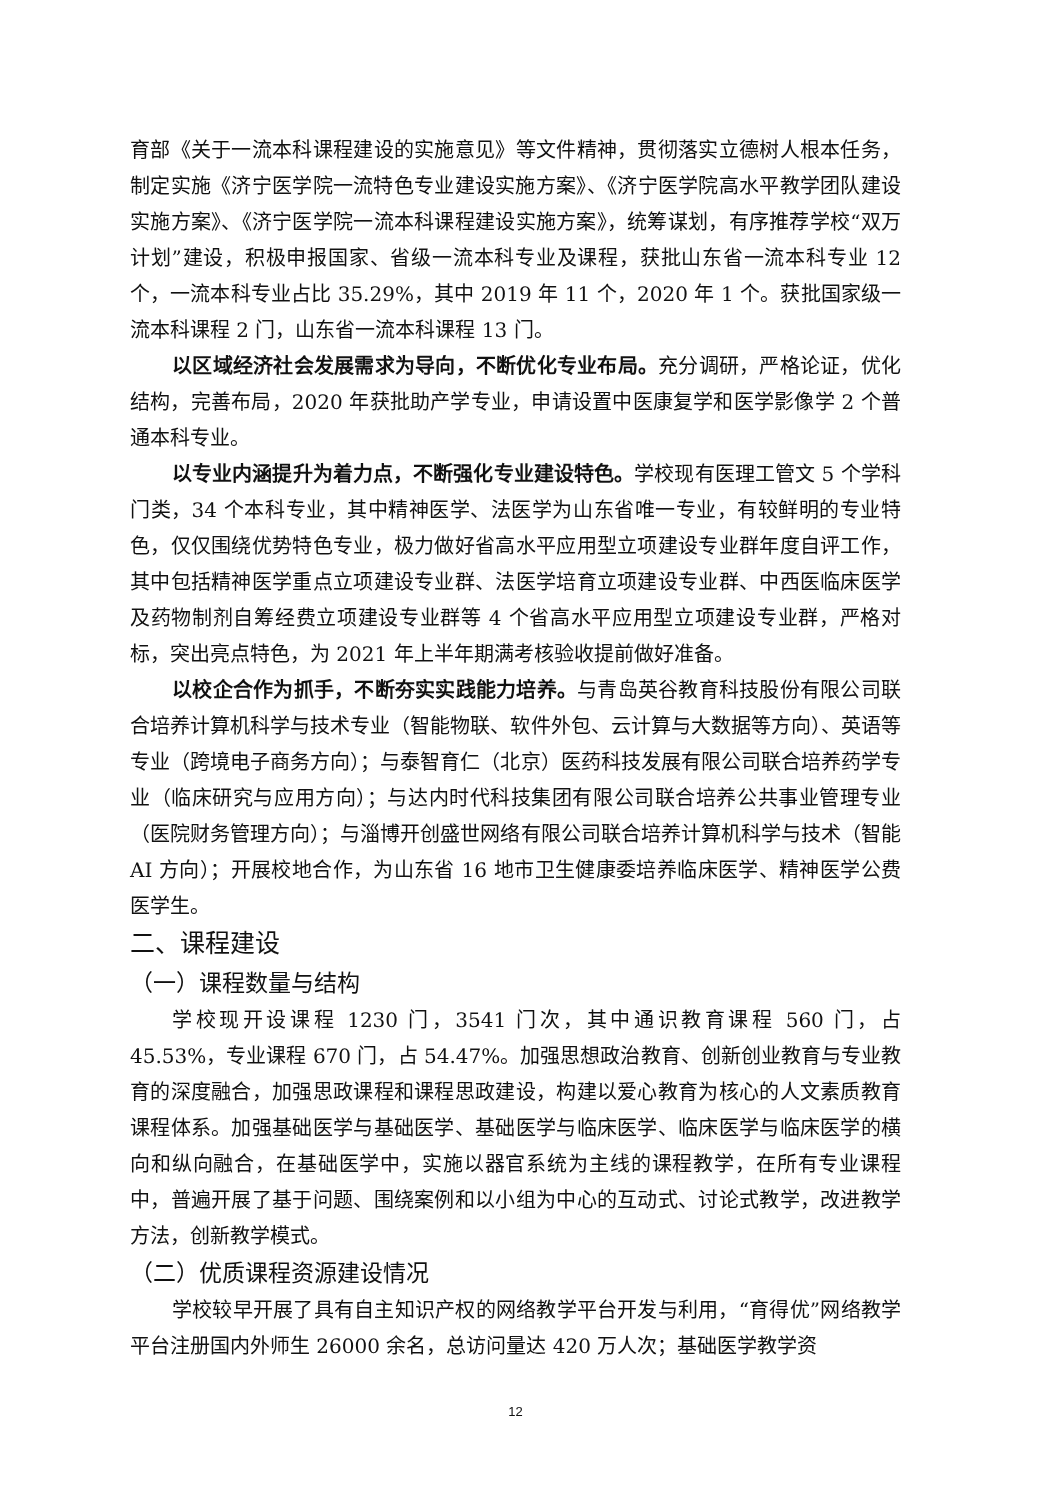育部《关于一流本科课程建设的实施意见》等文件精神，贯彻落实立德树人根本任务，制定实施《济宁医学院一流特色专业建设实施方案》、《济宁医学院高水平教学团队建设实施方案》、《济宁医学院一流本科课程建设实施方案》，统筹谋划，有序推荐学校“双万计划”建设，积极申报国家、省级一流本科专业及课程，获批山东省一流本科专业 12 个，一流本科专业占比 35.29%，其中 2019 年 11 个，2020 年 1 个。获批国家级一流本科课程 2 门，山东省一流本科课程 13 门。
以区域经济社会发展需求为导向，不断优化专业布局。充分调研，严格论证，优化结构，完善布局，2020 年获批助产学专业，申请设置中医康复学和医学影像学 2 个普通本科专业。
以专业内涵提升为着力点，不断强化专业建设特色。学校现有医理工管文 5 个学科门类，34 个本科专业，其中精神医学、法医学为山东省唯一专业，有较鲜明的专业特色，仅仅围绕优势特色专业，极力做好省高水平应用型立项建设专业群年度自评工作，其中包括精神医学重点立项建设专业群、法医学培育立项建设专业群、中西医临床医学及药物制剂自筹经费立项建设专业群等 4 个省高水平应用型立项建设专业群，严格对标，突出亮点特色，为 2021 年上半年期满考核验收提前做好准备。
以校企合作为抓手，不断夯实实践能力培养。与青岛英谷教育科技股份有限公司联合培养计算机科学与技术专业（智能物联、软件外包、云计算与大数据等方向）、英语等专业（跨境电子商务方向）；与泰智育仁（北京）医药科技发展有限公司联合培养药学专业（临床研究与应用方向）；与达内时代科技集团有限公司联合培养公共事业管理专业（医院财务管理方向）；与淄博开创盛世网络有限公司联合培养计算机科学与技术（智能 AI 方向）；开展校地合作，为山东省 16 地市卫生健康委培养临床医学、精神医学公费医学生。
二、课程建设
（一）课程数量与结构
学校现开设课程 1230 门，3541 门次，其中通识教育课程 560 门，占 45.53%，专业课程 670 门，占 54.47%。加强思想政治教育、创新创业教育与专业教育的深度融合，加强思政课程和课程思政建设，构建以爱心教育为核心的人文素质教育课程体系。加强基础医学与基础医学、基础医学与临床医学、临床医学与临床医学的横向和纵向融合，在基础医学中，实施以器官系统为主线的课程教学，在所有专业课程中，普遍开展了基于问题、围绕案例和以小组为中心的互动式、讨论式教学，改进教学方法，创新教学模式。
（二）优质课程资源建设情况
学校较早开展了具有自主知识产权的网络教学平台开发与利用，“育得优”网络教学平台注册国内外师生 26000 余名，总访问量达 420 万人次；基础医学教学资
12